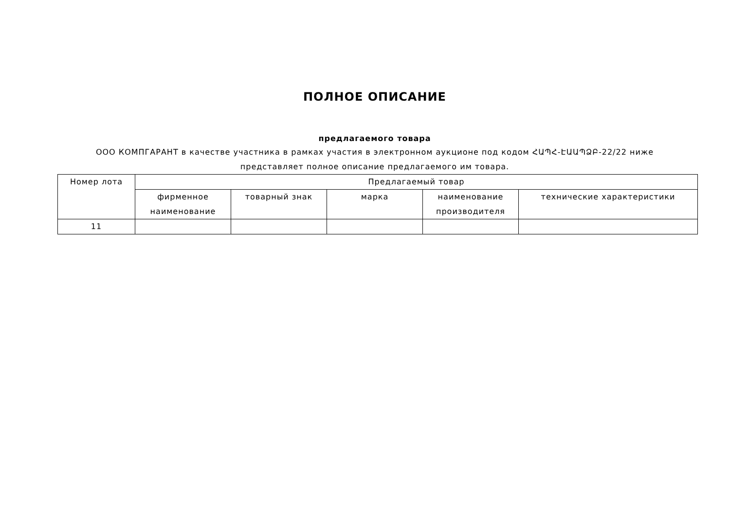ПОЛНОЕ ОПИСАНИЕ
предлагаемого товара
ООО КОМПГАРАНТ в качестве участника в рамках участия в электронном аукционе под кодом ՀԱՊՀ-ԷԱԱՊՁԲ-22/22 ниже
представляет полное описание предлагаемого им товара.
| Номер лота | Предлагаемый товар | | | | |
| --- | --- | --- | --- | --- | --- |
| | фирменное наименование | товарный знак | марка | наименование производителя | технические характеристики |
| 11 | | | | | |